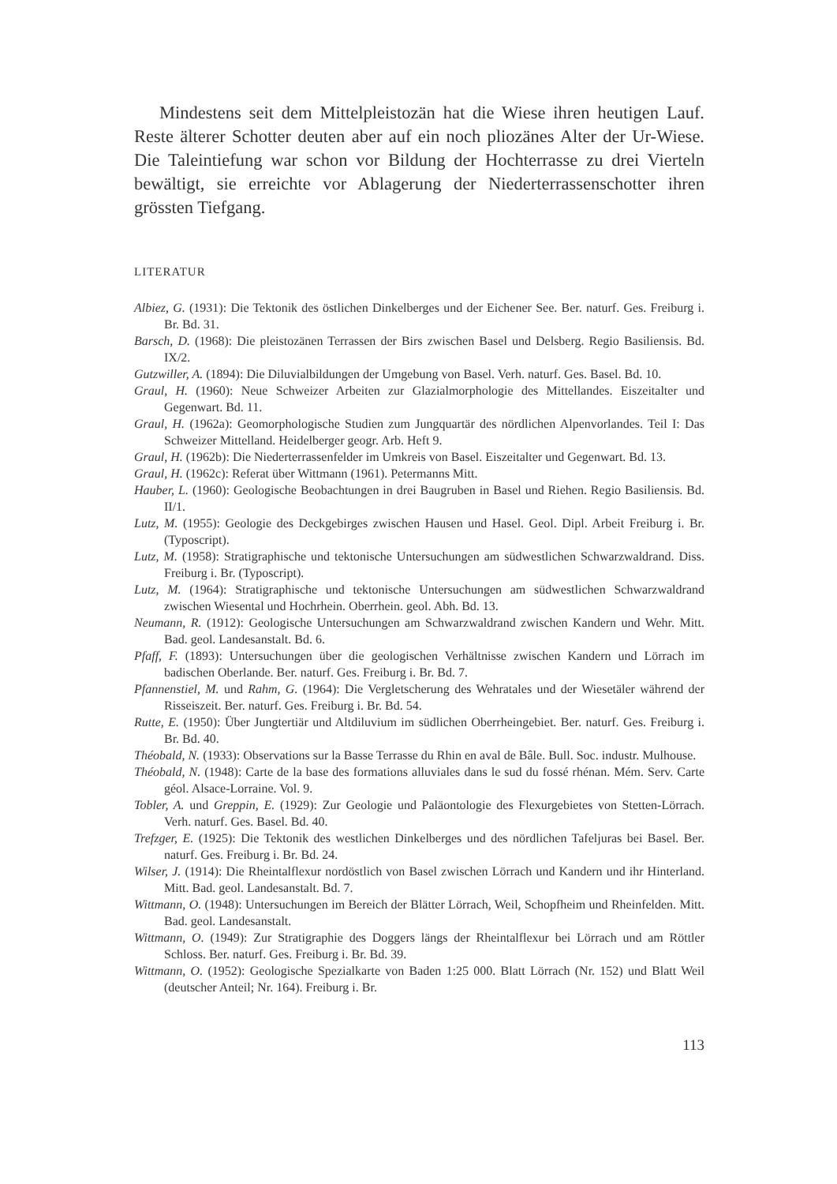Mindestens seit dem Mittelpleistozän hat die Wiese ihren heutigen Lauf. Reste älterer Schotter deuten aber auf ein noch pliozänes Alter der Ur-Wiese. Die Taleintiefung war schon vor Bildung der Hochterrasse zu drei Vierteln bewältigt, sie erreichte vor Ablagerung der Niederterrassenschotter ihren grössten Tiefgang.
LITERATUR
Albiez, G. (1931): Die Tektonik des östlichen Dinkelberges und der Eichener See. Ber. naturf. Ges. Freiburg i. Br. Bd. 31.
Barsch, D. (1968): Die pleistozänen Terrassen der Birs zwischen Basel und Delsberg. Regio Basiliensis. Bd. IX/2.
Gutzwiller, A. (1894): Die Diluvialbildungen der Umgebung von Basel. Verh. naturf. Ges. Basel. Bd. 10.
Graul, H. (1960): Neue Schweizer Arbeiten zur Glazialmorphologie des Mittellandes. Eiszeitalter und Gegenwart. Bd. 11.
Graul, H. (1962a): Geomorphologische Studien zum Jungquartär des nördlichen Alpenvorlandes. Teil I: Das Schweizer Mittelland. Heidelberger geogr. Arb. Heft 9.
Graul, H. (1962b): Die Niederterrassenfelder im Umkreis von Basel. Eiszeitalter und Gegenwart. Bd. 13.
Graul, H. (1962c): Referat über Wittmann (1961). Petermanns Mitt.
Hauber, L. (1960): Geologische Beobachtungen in drei Baugruben in Basel und Riehen. Regio Basiliensis. Bd. II/1.
Lutz, M. (1955): Geologie des Deckgebirges zwischen Hausen und Hasel. Geol. Dipl. Arbeit Freiburg i. Br. (Typoscript).
Lutz, M. (1958): Stratigraphische und tektonische Untersuchungen am südwestlichen Schwarzwaldrand. Diss. Freiburg i. Br. (Typoscript).
Lutz, M. (1964): Stratigraphische und tektonische Untersuchungen am südwestlichen Schwarzwaldrand zwischen Wiesental und Hochrhein. Oberrhein. geol. Abh. Bd. 13.
Neumann, R. (1912): Geologische Untersuchungen am Schwarzwaldrand zwischen Kandern und Wehr. Mitt. Bad. geol. Landesanstalt. Bd. 6.
Pfaff, F. (1893): Untersuchungen über die geologischen Verhältnisse zwischen Kandern und Lörrach im badischen Oberlande. Ber. naturf. Ges. Freiburg i. Br. Bd. 7.
Pfannenstiel, M. und Rahm, G. (1964): Die Vergletscherung des Wehratales und der Wiesetäler während der Risseiszeit. Ber. naturf. Ges. Freiburg i. Br. Bd. 54.
Rutte, E. (1950): Über Jungtertiär und Altdiluvium im südlichen Oberrheingebiet. Ber. naturf. Ges. Freiburg i. Br. Bd. 40.
Théobald, N. (1933): Observations sur la Basse Terrasse du Rhin en aval de Bâle. Bull. Soc. industr. Mulhouse.
Théobald, N. (1948): Carte de la base des formations alluviales dans le sud du fossé rhénan. Mém. Serv. Carte géol. Alsace-Lorraine. Vol. 9.
Tobler, A. und Greppin, E. (1929): Zur Geologie und Paläontologie des Flexurgebietes von Stetten-Lörrach. Verh. naturf. Ges. Basel. Bd. 40.
Trefzger, E. (1925): Die Tektonik des westlichen Dinkelberges und des nördlichen Tafeljuras bei Basel. Ber. naturf. Ges. Freiburg i. Br. Bd. 24.
Wilser, J. (1914): Die Rheintalflexur nordöstlich von Basel zwischen Lörrach und Kandern und ihr Hinterland. Mitt. Bad. geol. Landesanstalt. Bd. 7.
Wittmann, O. (1948): Untersuchungen im Bereich der Blätter Lörrach, Weil, Schopfheim und Rheinfelden. Mitt. Bad. geol. Landesanstalt.
Wittmann, O. (1949): Zur Stratigraphie des Doggers längs der Rheintalflexur bei Lörrach und am Röttler Schloss. Ber. naturf. Ges. Freiburg i. Br. Bd. 39.
Wittmann, O. (1952): Geologische Spezialkarte von Baden 1:25 000. Blatt Lörrach (Nr. 152) und Blatt Weil (deutscher Anteil; Nr. 164). Freiburg i. Br.
113